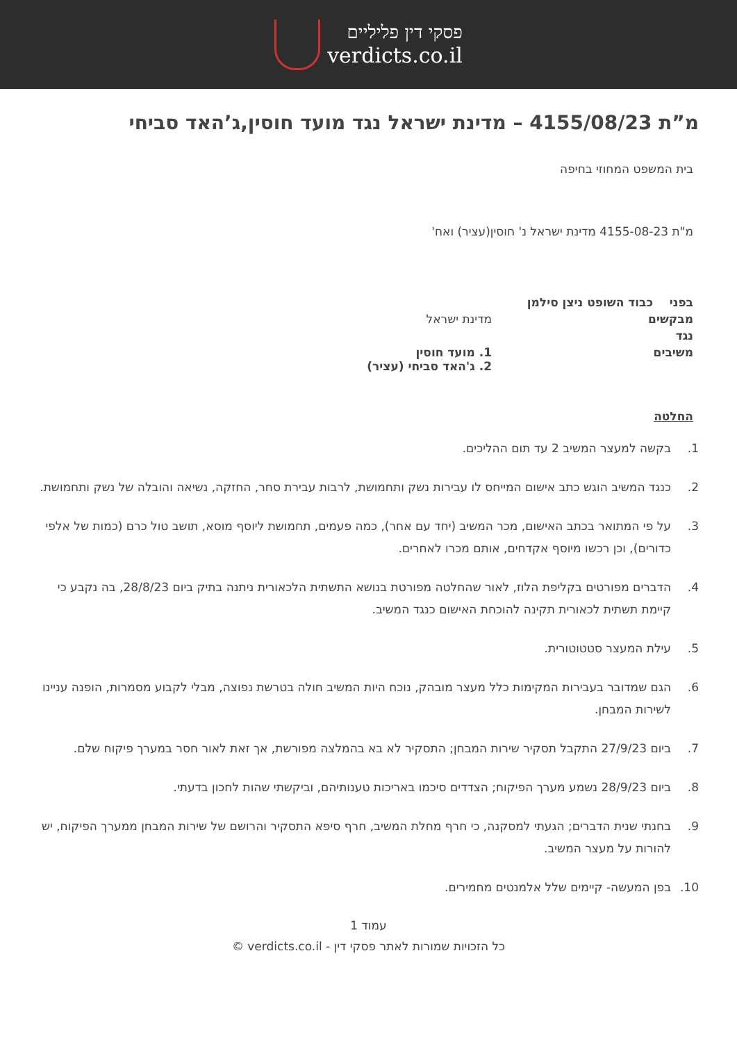פסקי דין פליליים
verdicts.co.il
מ”ת 4155/08/23 – מדינת ישראל נגד מועד חוסין,ג’האד סביחי
בית המשפט המחוזי בחיפה
מ"ת 4155-08-23 מדינת ישראל נ' חוסין(עציר) ואח'
| בפני כבוד השופט ניצן סילמן | |
| מבקשים | מדינת ישראל |
| נגד | |
| משיבים | 1. מועד חוסין 2. ג'האד סביחי (עציר) |
החלטה
1. בקשה למעצר המשיב 2 עד תום ההליכים.
2. כנגד המשיב הוגש כתב אישום המייחס לו עבירות נשק ותחמושת, לרבות עבירת סחר, החזקה, נשיאה והובלה של נשק ותחמושת.
3. על פי המתואר בכתב האישום, מכר המשיב (יחד עם אחר), כמה פעמים, תחמושת ליוסף מוסא, תושב טול כרם (כמות של אלפי כדורים), וכן רכשו מיוסף אקדחים, אותם מכרו לאחרים.
4. הדברים מפורטים בקליפת הלוז, לאור שהחלטה מפורטת בנושא התשתית הלכאורית ניתנה בתיק ביום 28/8/23, בה נקבע כי קיימת תשתית לכאורית תקינה להוכחת האישום כנגד המשיב.
5. עילת המעצר סטטוטורית.
6. הגם שמדובר בעבירות המקימות כלל מעצר מובהק, נוכח היות המשיב חולה בטרשת נפוצה, מבלי לקבוע מסמרות, הופנה עניינו לשירות המבחן.
7. ביום 27/9/23 התקבל תסקיר שירות המבחן; התסקיר לא בא בהמלצה מפורשת, אך זאת לאור חסר במערך פיקוח שלם.
8. ביום 28/9/23 נשמע מערך הפיקוח; הצדדים סיכמו באריכות טענותיהם, וביקשתי שהות לחכון בדעתי.
9. בחנתי שנית הדברים; הגעתי למסקנה, כי חרף מחלת המשיב, חרף סיפא התסקיר והרושם של שירות המבחן ממערך הפיקוח, יש להורות על מעצר המשיב.
10. בפן המעשה- קיימים שלל אלמנטים מחמירים.
עמוד 1
כל הזכויות שמורות לאתר פסקי דין - verdicts.co.il ©